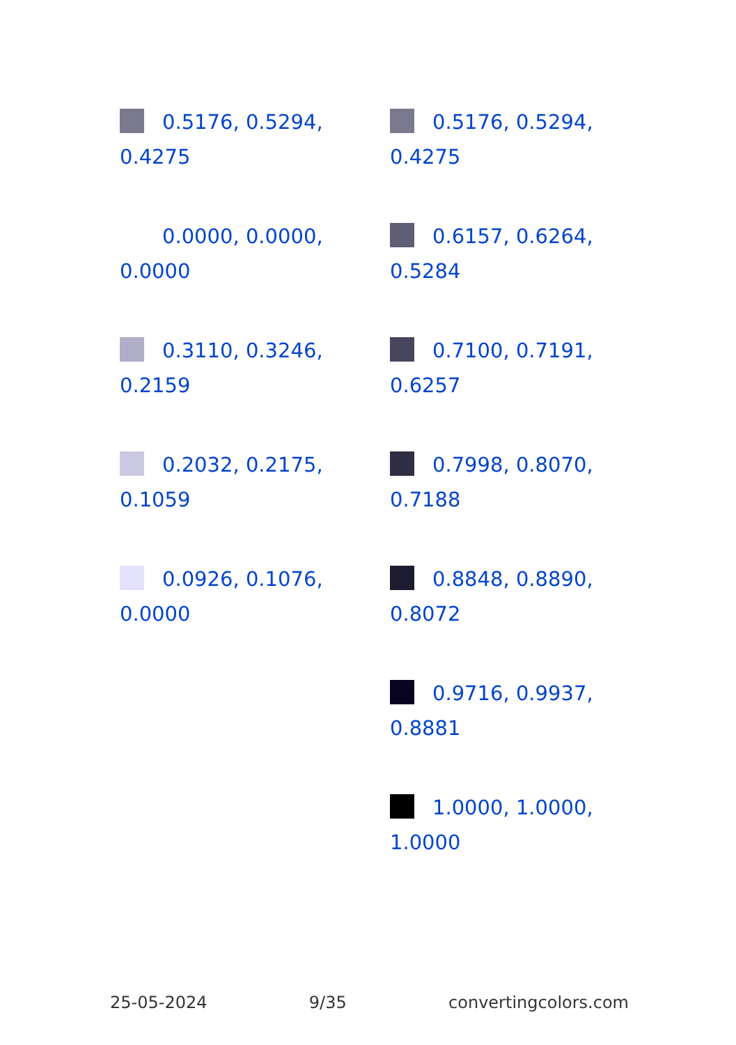0.5176, 0.5294, 0.4275
0.0000, 0.0000, 0.0000
0.3110, 0.3246, 0.2159
0.2032, 0.2175, 0.1059
0.0926, 0.1076, 0.0000
0.5176, 0.5294, 0.4275
0.6157, 0.6264, 0.5284
0.7100, 0.7191, 0.6257
0.7998, 0.8070, 0.7188
0.8848, 0.8890, 0.8072
0.9716, 0.9937, 0.8881
1.0000, 1.0000, 1.0000
25-05-2024 9/35 convertingcolors.com